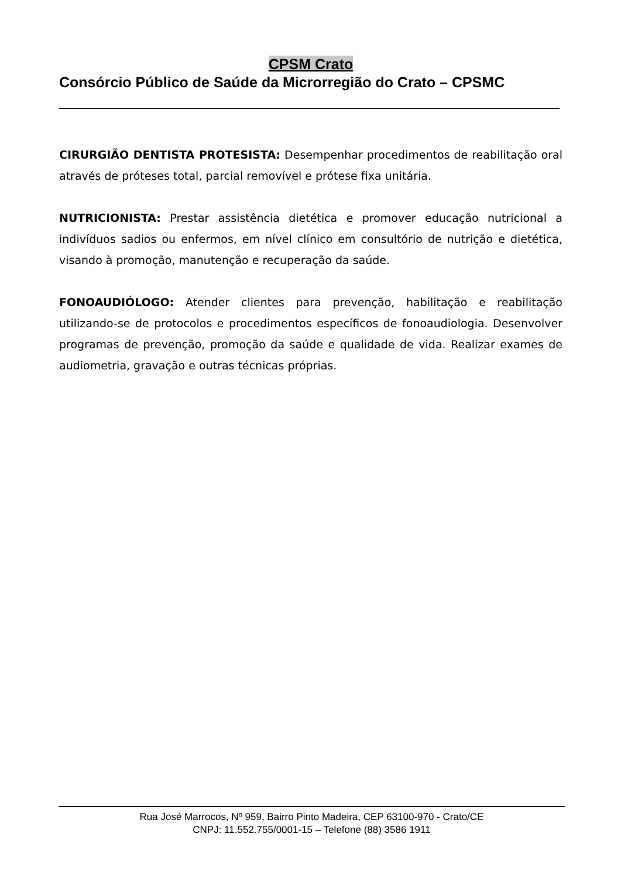CPSM Crato
Consórcio Público de Saúde da Microrregião do Crato – CPSMC
CIRURGIÃO DENTISTA PROTESISTA: Desempenhar procedimentos de reabilitação oral através de próteses total, parcial removível e prótese fixa unitária.
NUTRICIONISTA: Prestar assistência dietética e promover educação nutricional a indivíduos sadios ou enfermos, em nível clínico em consultório de nutrição e dietética, visando à promoção, manutenção e recuperação da saúde.
FONOAUDIÓLOGO: Atender clientes para prevenção, habilitação e reabilitação utilizando-se de protocolos e procedimentos específicos de fonoaudiologia. Desenvolver programas de prevenção, promoção da saúde e qualidade de vida. Realizar exames de audiometria, gravação e outras técnicas próprias.
Rua José Marrocos, Nº 959, Bairro Pinto Madeira, CEP 63100-970 - Crato/CE
CNPJ: 11.552.755/0001-15 – Telefone (88) 3586 1911